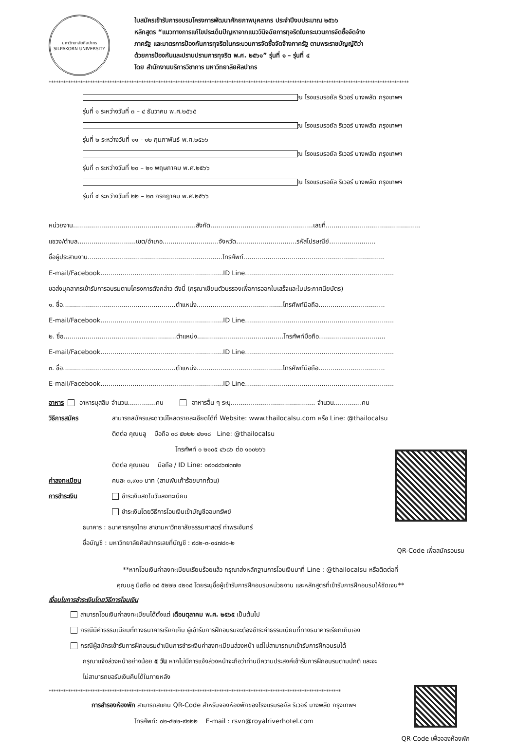มหาวิทยาลัยศิลปากร
SILPAKORN UNIVERSITY
ใบสมัครเข้ารับการอบรมโครงการพัฒนาศักยภาพบุคลากร ประจำปีงบประมาณ ๒๕๖๖
หลักสูตร “แนวทางการแก้ไขประเด็นปัญหาจากแนววินิจฉัยการทุจริตในกระบวนการจัดซื้อจัดจ้าง
ภาครัฐ และมาตรการป้องกันการทุจริตในกระบวนการจัดซื้อจัดจ้างภาครัฐ ตามพระราชบัญญัติว่า
ด้วยการป้องกันและปราบปรามการทุจริต พ.ศ. ๒๕๖๑” รุ่นที่ ๑ – รุ่นที่ ๔
โดย สำนักงานบริการวิชาการ มหาวิทยาลัยศิลปากร
****************************************************************************************************************************************************
รุ่นที่ ๑ ระหว่างวันที่ ๓ – ๔ ธันวาคม พ.ศ.๒๕๖๕ ณ โรงแรมรอยัล ริเวอร์ บางพลัด กรุงเทพฯ
รุ่นที่ ๒ ระหว่างวันที่ ๑๑ - ๑๒ กุมภาพันธ์ พ.ศ.๒๕๖๖ ณ โรงแรมรอยัล ริเวอร์ บางพลัด กรุงเทพฯ
รุ่นที่ ๓ ระหว่างวันที่ ๒๐ – ๒๑ พฤษภาคม พ.ศ.๒๕๖๖ ณ โรงแรมรอยัล ริเวอร์ บางพลัด กรุงเทพฯ
รุ่นที่ ๔ ระหว่างวันที่ ๒๒ – ๒๓ กรกฎาคม พ.ศ.๒๕๖๖ ณ โรงแรมรอยัล ริเวอร์ บางพลัด กรุงเทพฯ
หน่วยงาน.............................................................สังกัด...................................................เลขที่...............................................
แขวง/ตำบล.............................เขต/อำเภอ............................จังหวัด..............................รหัสไปรษณีย์.......................
ชื่อผู้ประสานงาน...................................................................โทรศัพท์......................................................................
E-mail/Facebook.............................................................ID Line..........................................................................
ขอส่งบุคลากรเข้ารับการอบรมตามโครงการดังกล่าว ดังนี้ (กรุณาเขียนตัวบรรจงเพื่อการออกใบเสร็จและใบประกาศนียบัตร)
๑. ชื่อ........................................................ตำแหน่ง...........................................โทรศัพท์มือถือ.................................
E-mail/Facebook.............................................................ID Line..........................................................................
๒. ชื่อ........................................................ตำแหน่ง...........................................โทรศัพท์มือถือ.................................
E-mail/Facebook.............................................................ID Line..........................................................................
๓. ชื่อ........................................................ตำแหน่ง...........................................โทรศัพท์มือถือ.................................
E-mail/Facebook.............................................................ID Line..........................................................................
อาหาร อาหารมุสลิม จำนวน..............คน อาหารอื่น ๆ ระบุ.......................................... จำนวน..............คน
วิธีการสมัคร สามารถสมัครและดาวน์โหลดรายละเอียดได้ที่ Website: www.thailocalsu.com หรือ Line: @thailocalsu
ติดต่อ คุณบลู มือถือ ๐๘ ๕๒๒๒ ๔๒๑๘ Line: @thailocalsu
โทรศัพท์ ๐ ๒๑๐๕ ๔๖๘๖ ต่อ ๑๐๐๒๖๖
ติดต่อ คุณแอน มือถือ / ID Line: ๐๙๐๘๘๖๗๓๗๒
ค่าลงทะเบียน คนละ ๓,๙๐๐ บาท (สามพันเก้าร้อยบาทถ้วน)
การชำระเงิน ชำระเงินสดในวันลงทะเบียน
ชำระเงินโดยวิธีการโอนเงินเข้าบัญชีออมทรัพย์
ธนาคาร : ธนาคารกรุงไทย สาขามหาวิทยาลัยธรรมศาสตร์ ท่าพระจันทร์
ชื่อบัญชี : มหาวิทยาลัยศิลปากรเลขที่บัญชี : ๙๘๒-๓-๐๔๗๘๑-๒
QR-Code เพื่อสมัครอบรม
**หากโอนเงินค่าลงทะเบียนเรียบร้อยแล้ว กรุณาส่งหลักฐานการโอนเงินมาที่ Line : @thailocalsu หรือติดต่อที่
คุณบลู มือถือ ๐๘ ๕๒๒๒ ๔๒๑๘ โดยระบุชื่อผู้เข้ารับการฝึกอบรมหน่วยงาน และหลักสูตรที่เข้ารับการฝึกอบรมให้ชัดเจน**
เงื่อนไขการชำระเงินโดยวิธีการโอนเงิน
สามารถโอนเงินค่าลงทะเบียนได้ตั้งแต่ เดือนตุลาคม พ.ศ. ๒๕๖๕ เป็นต้นไป
กรณีมีค่าธรรมเนียมที่ทางธนาคารเรียกเก็บ ผู้เข้ารับการฝึกอบรมจะต้องชำระค่าธรรมเนียมที่ทางธนาคารเรียกเก็บเอง
กรณีผู้สมัครเข้ารับการฝึกอบรมดำเนินการชำระเงินค่าลงทะเบียนล่วงหน้า แต่ไม่สามารถมาเข้ารับการฝึกอบรมได้
กรุณาแจ้งล่วงหน้าอย่างน้อย ๕ วัน หากไม่มีการแจ้งล่วงหน้าจะถือว่าท่านมีความประสงค์เข้ารับการฝึกอบรมตามปกติ และจะ
ไม่สามารถขอรับเงินคืนได้ในภายหลัง
************************************************************************************************************************
การสำรองห้องพัก สามารถสแกน QR-Code สำหรับจองห้องพักของโรงแรมรอยัล ริเวอร์ บางพลัด กรุงเทพฯ
โทรศัพท์: ๐๒-๔๒๒-๙๒๒๒ E-mail : rsvn@royalriverhotel.com
QR-Code เพื่อจองห้องพัก